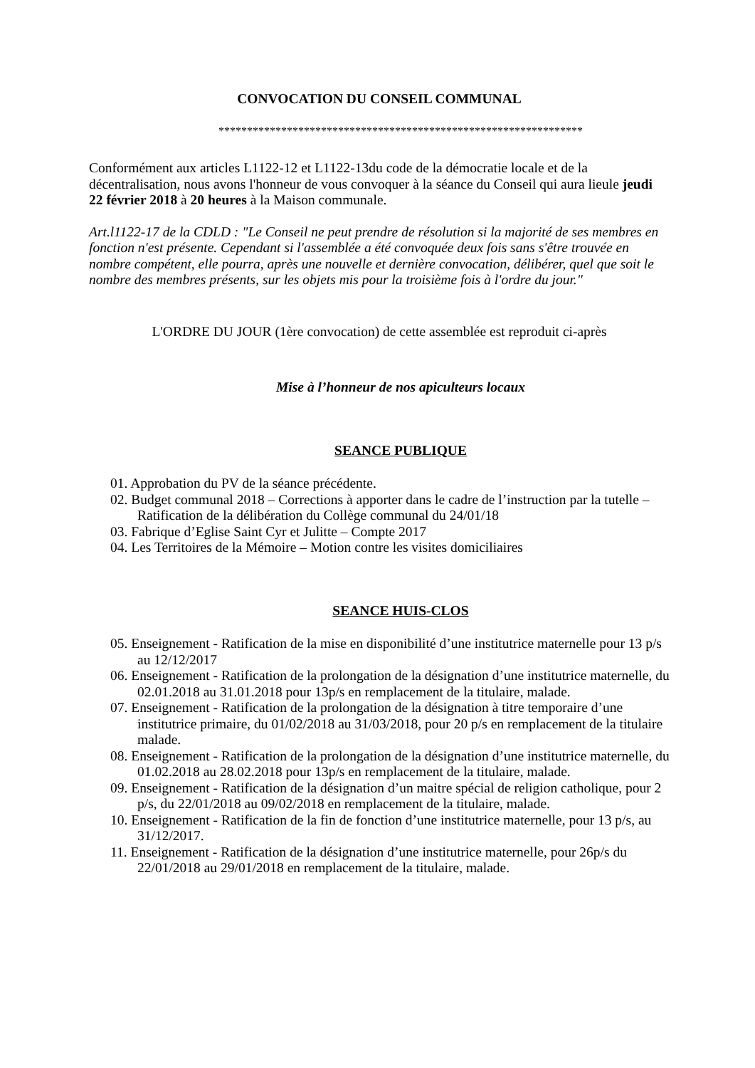CONVOCATION DU CONSEIL COMMUNAL
****************************************************************
Conformément aux articles L1122-12 et L1122-13du code de la démocratie locale et de la décentralisation, nous avons l'honneur de vous convoquer à la séance du Conseil qui aura lieule jeudi 22 février 2018 à 20 heures à la Maison communale.
Art.l1122-17 de la CDLD : "Le Conseil ne peut prendre de résolution si la majorité de ses membres en fonction n'est présente. Cependant si l'assemblée a été convoquée deux fois sans s'être trouvée en nombre compétent, elle pourra, après une nouvelle et dernière convocation, délibérer, quel que soit le nombre des membres présents, sur les objets mis pour la troisième fois à l'ordre du jour."
L'ORDRE DU JOUR (1ère convocation) de cette assemblée est reproduit ci-après
Mise à l’honneur de nos apiculteurs locaux
SEANCE PUBLIQUE
01. Approbation du PV de la séance précédente.
02. Budget communal 2018 – Corrections à apporter dans le cadre de l’instruction par la tutelle – Ratification de la délibération du Collège communal du 24/01/18
03. Fabrique d’Eglise Saint Cyr et Julitte – Compte 2017
04. Les Territoires de la Mémoire – Motion contre les visites domiciliaires
SEANCE HUIS-CLOS
05. Enseignement - Ratification de la mise en disponibilité d’une institutrice maternelle pour 13 p/s au 12/12/2017
06. Enseignement - Ratification de la prolongation de la désignation d’une institutrice maternelle, du 02.01.2018 au 31.01.2018 pour 13p/s en remplacement de la titulaire, malade.
07. Enseignement - Ratification de la prolongation de la désignation à titre temporaire d’une institutrice primaire, du 01/02/2018 au 31/03/2018, pour 20 p/s en remplacement de la titulaire malade.
08. Enseignement - Ratification de la prolongation de la désignation d’une institutrice maternelle, du 01.02.2018 au 28.02.2018 pour 13p/s en remplacement de la titulaire, malade.
09. Enseignement - Ratification de la désignation d’un maitre spécial de religion catholique, pour 2 p/s, du 22/01/2018 au 09/02/2018 en remplacement de la titulaire, malade.
10. Enseignement - Ratification de la fin de fonction d’une institutrice maternelle, pour 13 p/s, au 31/12/2017.
11. Enseignement - Ratification de la désignation d’une institutrice maternelle, pour 26p/s du 22/01/2018 au 29/01/2018 en remplacement de la titulaire, malade.